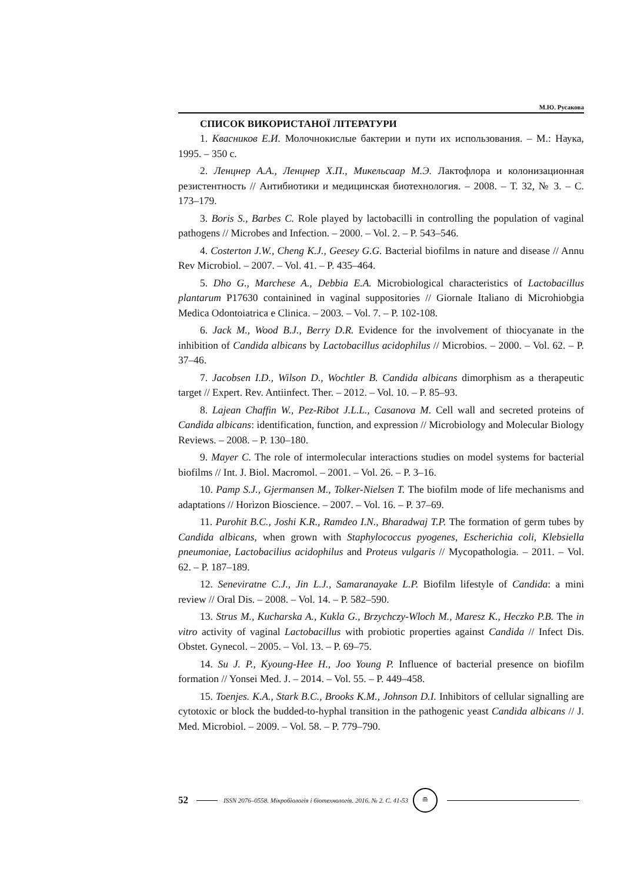М.Ю. Русакова
СПИСОК ВИКОРИСТАНОЇ ЛІТЕРАТУРИ
1. Квасников Е.И. Молочнокислые бактерии и пути их использования. – М.: Наука, 1995. – 350 с.
2. Ленцнер А.А., Ленцнер Х.П., Микельсаар М.Э. Лактофлора и колонизационная резистентность // Антибиотики и медицинская биотехнология. – 2008. – Т. 32, № 3. – С. 173–179.
3. Boris S., Barbes C. Role played by lactobacilli in controlling the population of vaginal pathogens // Microbes and Infection. – 2000. – Vol. 2. – P. 543–546.
4. Costerton J.W., Cheng K.J., Geesey G.G. Bacterial biofilms in nature and disease // Annu Rev Microbiol. – 2007. – Vol. 41. – P. 435–464.
5. Dho G., Marchese A., Debbia E.A. Microbiological characteristics of Lactobacillus plantarum P17630 containined in vaginal suppositories // Giornale Italiano di Microhiobgia Medica Odontoiatrica e Clinica. – 2003. – Vol. 7. – P. 102-108.
6. Jack M., Wood B.J., Berry D.R. Evidence for the involvement of thiocyanate in the inhibition of Candida albicans by Lactobacillus acidophilus // Microbios. – 2000. – Vol. 62. – P. 37–46.
7. Jacobsen I.D., Wilson D., Wochtler B. Candida albicans dimorphism as a therapeutic target // Expert. Rev. Antiinfect. Ther. – 2012. – Vol. 10. – P. 85–93.
8. Lajean Chaffin W., Pez-Ribot J.L.L., Casanova M. Cell wall and secreted proteins of Candida albicans: identification, function, and expression // Microbiology and Molecular Biology Reviews. – 2008. – P. 130–180.
9. Mayer C. The role of intermolecular interactions studies on model systems for bacterial biofilms // Int. J. Biol. Macromol. – 2001. – Vol. 26. – P. 3–16.
10. Pamp S.J., Gjermansen M., Tolker-Nielsen T. The biofilm mode of life mechanisms and adaptations // Horizon Bioscience. – 2007. – Vol. 16. – P. 37–69.
11. Purohit B.C., Joshi K.R., Ramdeo I.N., Bharadwaj T.P. The formation of germ tubes by Candida albicans, when grown with Staphylococcus pyogenes, Escherichia coli, Klebsiella pneumoniae, Lactobacilius acidophilus and Proteus vulgaris // Mycopathologia. – 2011. – Vol. 62. – P. 187–189.
12. Seneviratne C.J., Jin L.J., Samaranayake L.P. Biofilm lifestyle of Candida: a mini review // Oral Dis. – 2008. – Vol. 14. – P. 582–590.
13. Strus M., Kucharska A., Kukla G., Brzychczy-Wloch M., Maresz K., Heczko P.B. The in vitro activity of vaginal Lactobacillus with probiotic properties against Candida // Infect Dis. Obstet. Gynecol. – 2005. – Vol. 13. – P. 69–75.
14. Su J. P., Kyoung-Hee H., Joo Young P. Influence of bacterial presence on biofilm formation // Yonsei Med. J. – 2014. – Vol. 55. – P. 449–458.
15. Toenjes. K.A., Stark B.C., Brooks K.M., Johnson D.I. Inhibitors of cellular signalling are cytotoxic or block the budded-to-hyphal transition in the pathogenic yeast Candida albicans // J. Med. Microbiol. – 2009. – Vol. 58. – P. 779–790.
52 ISSN 2076–0558. Мікробіологія і біотехнологія. 2016. № 2. С. 41-53 ≘